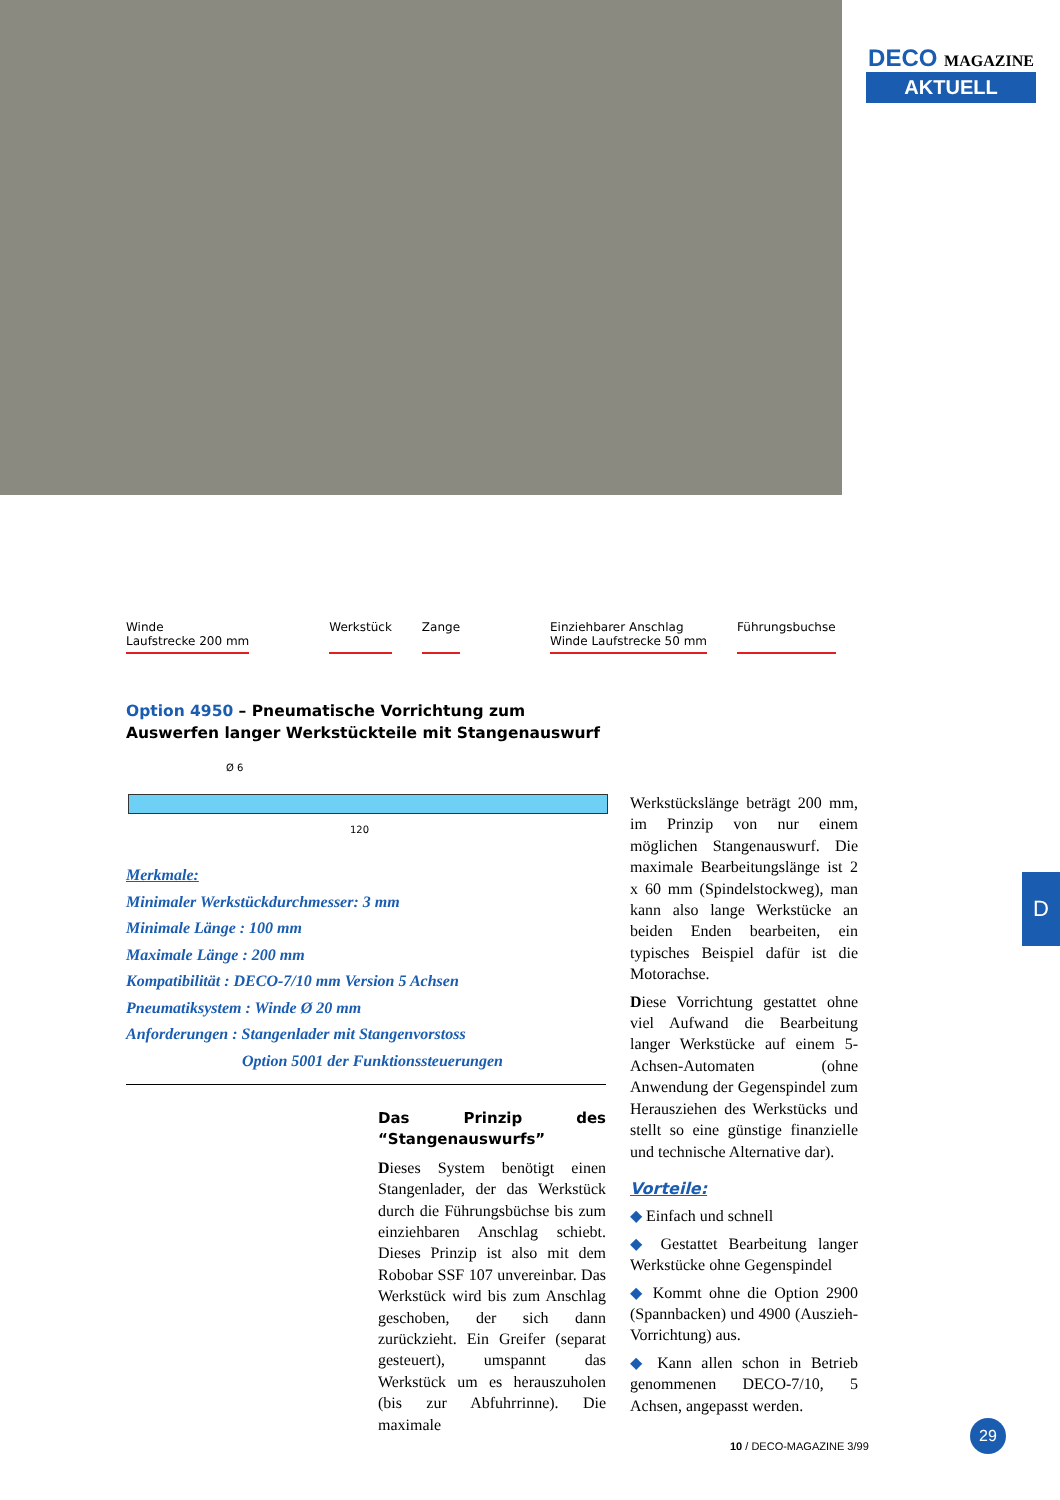DECO MAGAZINE
AKTUELL
Winde
Laufstrecke 200 mm
Werkstück Zange Einziehbarer Anschlag
Winde Laufstrecke 50 mm
Führungsbuchse
Option 4950 – Pneumatische Vorrichtung zum Auswerfen langer Werkstückteile mit Stangenauswurf
Ø 6
120
Merkmale:
Minimaler Werkstückdurchmesser: 3 mm
Minimale Länge : 100 mm
Maximale Länge : 200 mm
Kompatibilität : DECO-7/10 mm Version 5 Achsen
Pneumatiksystem : Winde Ø 20 mm
Anforderungen : Stangenlader mit Stangenvorstoss
Option 5001 der Funktionssteuerungen
Das Prinzip des “Stangenauswurfs”
Dieses System benötigt einen Stangenlader, der das Werkstück durch die Führungsbüchse bis zum einziehbaren Anschlag schiebt. Dieses Prinzip ist also mit dem Robobar SSF 107 unvereinbar. Das Werkstück wird bis zum Anschlag geschoben, der sich dann zurückzieht. Ein Greifer (separat gesteuert), umspannt das Werkstück um es herauszuholen (bis zur Abfuhrrinne). Die maximale
Werkstückslänge beträgt 200 mm, im Prinzip von nur einem möglichen Stangenauswurf. Die maximale Bearbeitungslänge ist 2 x 60 mm (Spindelstockweg), man kann also lange Werkstücke an beiden Enden bearbeiten, ein typisches Beispiel dafür ist die Motorachse.
Diese Vorrichtung gestattet ohne viel Aufwand die Bearbeitung langer Werkstücke auf einem 5-Achsen-Automaten (ohne Anwendung der Gegenspindel zum Herausziehen des Werkstücks und stellt so eine günstige finanzielle und technische Alternative dar).
Vorteile:
◆ Einfach und schnell
◆ Gestattet Bearbeitung langer Werkstücke ohne Gegenspindel
◆ Kommt ohne die Option 2900 (Spannbacken) und 4900 (Auszieh-Vorrichtung) aus.
◆ Kann allen schon in Betrieb genommenen DECO-7/10, 5 Achsen, angepasst werden.
D
29
10 / DECO-MAGAZINE 3/99